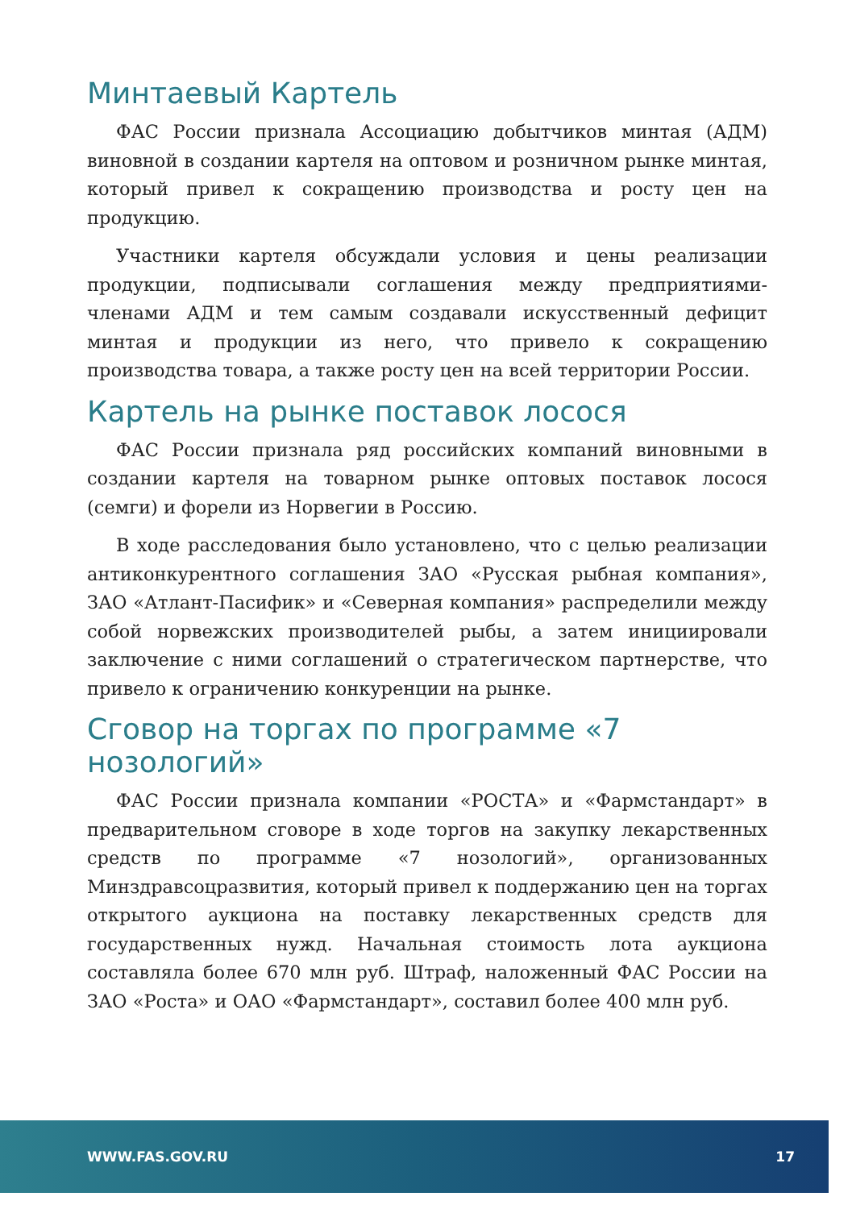Минтаевый Картель
ФАС России признала Ассоциацию добытчиков минтая (АДМ) виновной в создании картеля на оптовом и розничном рынке минтая, который привел к сокращению производства и росту цен на продукцию.
Участники картеля обсуждали условия и цены реализации продукции, подписывали соглашения между предприятиями-членами АДМ и тем самым создавали искусственный дефицит минтая и продукции из него, что привело к сокращению производства товара, а также росту цен на всей территории России.
Картель на рынке поставок лосося
ФАС России признала ряд российских компаний виновными в создании картеля на товарном рынке оптовых поставок лосося (семги) и форели из Норвегии в Россию.
В ходе расследования было установлено, что с целью реализации антиконкурентного соглашения ЗАО «Русская рыбная компания», ЗАО «Атлант-Пасифик» и «Северная компания» распределили между собой норвежских производителей рыбы, а затем инициировали заключение с ними соглашений о стратегическом партнерстве, что привело к ограничению конкуренции на рынке.
Сговор на торгах по программе «7 нозологий»
ФАС России признала компании «РОСТА» и «Фармстандарт» в предварительном сговоре в ходе торгов на закупку лекарственных средств по программе «7 нозологий», организованных Минздравсоцразвития, который привел к поддержанию цен на торгах открытого аукциона на поставку лекарственных средств для государственных нужд. Начальная стоимость лота аукциона составляла более 670 млн руб. Штраф, наложенный ФАС России на ЗАО «Роста» и ОАО «Фармстандарт», составил более 400 млн руб.
WWW.FAS.GOV.RU 17